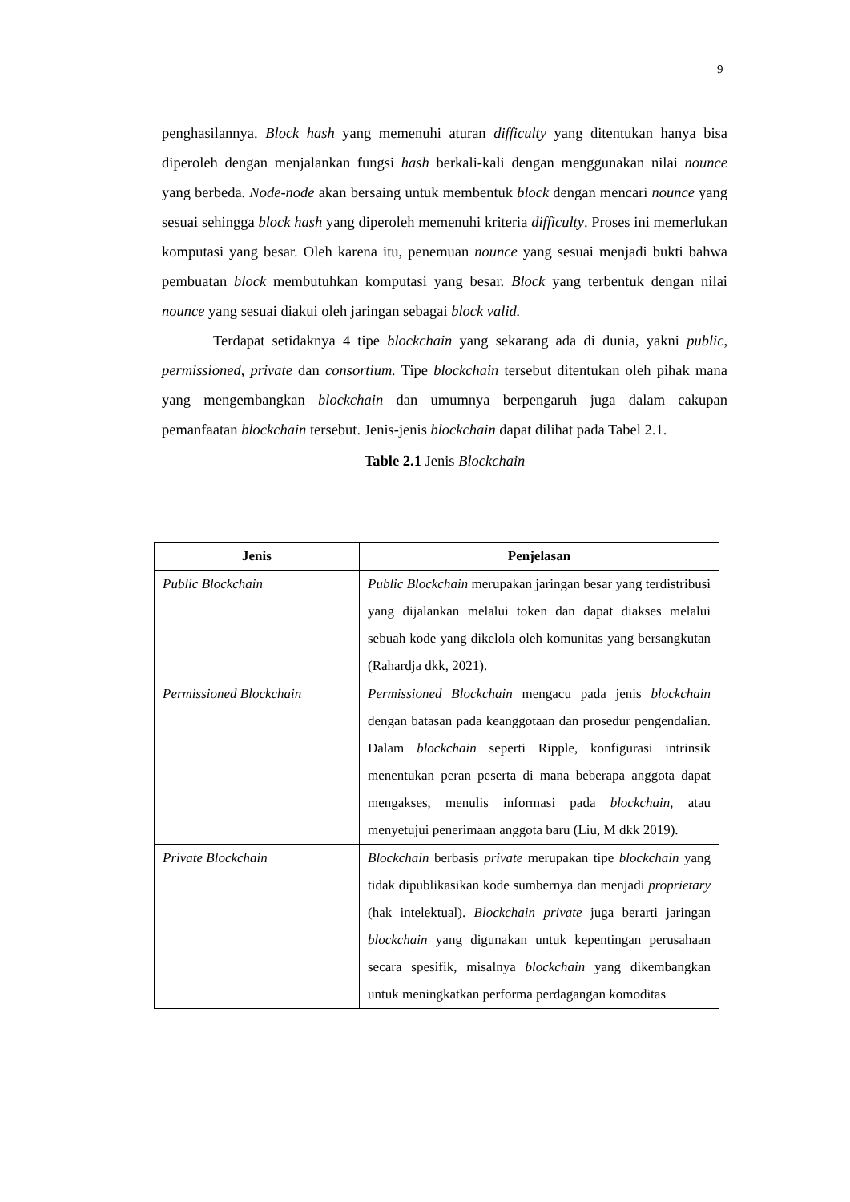9
penghasilannya. Block hash yang memenuhi aturan difficulty yang ditentukan hanya bisa diperoleh dengan menjalankan fungsi hash berkali-kali dengan menggunakan nilai nounce yang berbeda. Node-node akan bersaing untuk membentuk block dengan mencari nounce yang sesuai sehingga block hash yang diperoleh memenuhi kriteria difficulty. Proses ini memerlukan komputasi yang besar. Oleh karena itu, penemuan nounce yang sesuai menjadi bukti bahwa pembuatan block membutuhkan komputasi yang besar. Block yang terbentuk dengan nilai nounce yang sesuai diakui oleh jaringan sebagai block valid.
Terdapat setidaknya 4 tipe blockchain yang sekarang ada di dunia, yakni public, permissioned, private dan consortium. Tipe blockchain tersebut ditentukan oleh pihak mana yang mengembangkan blockchain dan umumnya berpengaruh juga dalam cakupan pemanfaatan blockchain tersebut. Jenis-jenis blockchain dapat dilihat pada Tabel 2.1.
Table 2.1 Jenis Blockchain
| Jenis | Penjelasan |
| --- | --- |
| Public Blockchain | Public Blockchain merupakan jaringan besar yang terdistribusi yang dijalankan melalui token dan dapat diakses melalui sebuah kode yang dikelola oleh komunitas yang bersangkutan (Rahardja dkk, 2021). |
| Permissioned Blockchain | Permissioned Blockchain mengacu pada jenis blockchain dengan batasan pada keanggotaan dan prosedur pengendalian. Dalam blockchain seperti Ripple, konfigurasi intrinsik menentukan peran peserta di mana beberapa anggota dapat mengakses, menulis informasi pada blockchain , atau menyetujui penerimaan anggota baru (Liu, M dkk 2019). |
| Private Blockchain | Blockchain berbasis private merupakan tipe blockchain yang tidak dipublikasikan kode sumbernya dan menjadi proprietary (hak intelektual). Blockchain private juga berarti jaringan blockchain yang digunakan untuk kepentingan perusahaan secara spesifik, misalnya blockchain yang dikembangkan untuk meningkatkan performa perdagangan komoditas |